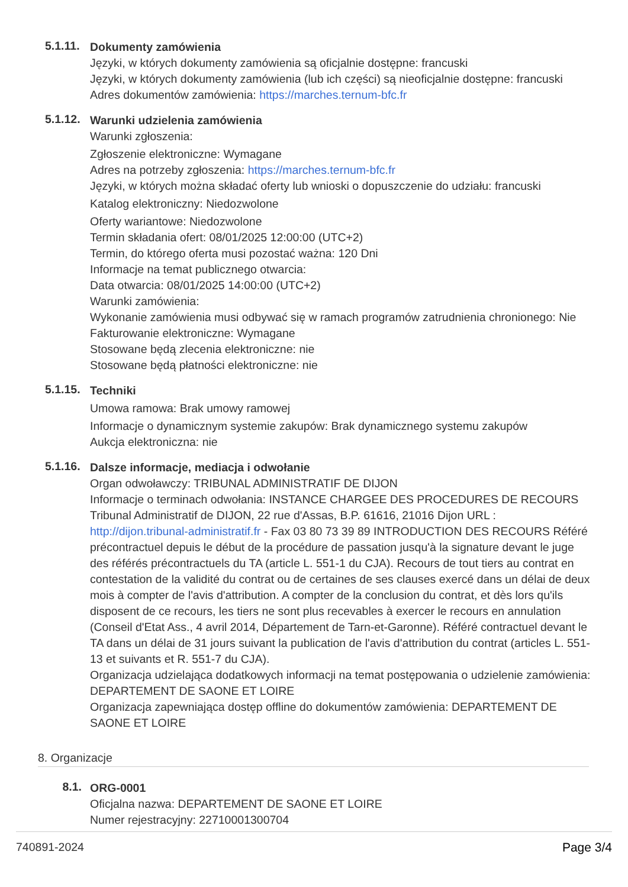5.1.11.
Dokumenty zamówienia
Języki, w których dokumenty zamówienia są oficjalnie dostępne: francuski
Języki, w których dokumenty zamówienia (lub ich części) są nieoficjalnie dostępne: francuski
Adres dokumentów zamówienia: https://marches.ternum-bfc.fr
5.1.12.
Warunki udzielenia zamówienia
Warunki zgłoszenia:
Zgłoszenie elektroniczne: Wymagane
Adres na potrzeby zgłoszenia: https://marches.ternum-bfc.fr
Języki, w których można składać oferty lub wnioski o dopuszczenie do udziału: francuski
Katalog elektroniczny: Niedozwolone
Oferty wariantowe: Niedozwolone
Termin składania ofert: 08/01/2025 12:00:00 (UTC+2)
Termin, do którego oferta musi pozostać ważna: 120 Dni
Informacje na temat publicznego otwarcia:
Data otwarcia: 08/01/2025 14:00:00 (UTC+2)
Warunki zamówienia:
Wykonanie zamówienia musi odbywać się w ramach programów zatrudnienia chronionego: Nie
Fakturowanie elektroniczne: Wymagane
Stosowane będą zlecenia elektroniczne: nie
Stosowane będą płatności elektroniczne: nie
5.1.15.
Techniki
Umowa ramowa: Brak umowy ramowej
Informacje o dynamicznym systemie zakupów: Brak dynamicznego systemu zakupów
Aukcja elektroniczna: nie
5.1.16.
Dalsze informacje, mediacja i odwołanie
Organ odwoławczy: TRIBUNAL ADMINISTRATIF DE DIJON
Informacje o terminach odwołania: INSTANCE CHARGEE DES PROCEDURES DE RECOURS Tribunal Administratif de DIJON, 22 rue d'Assas, B.P. 61616, 21016 Dijon URL : http://dijon.tribunal-administratif.fr - Fax 03 80 73 39 89 INTRODUCTION DES RECOURS Référé précontractuel depuis le début de la procédure de passation jusqu'à la signature devant le juge des référés précontractuels du TA (article L. 551-1 du CJA). Recours de tout tiers au contrat en contestation de la validité du contrat ou de certaines de ses clauses exercé dans un délai de deux mois à compter de l'avis d'attribution. A compter de la conclusion du contrat, et dès lors qu'ils disposent de ce recours, les tiers ne sont plus recevables à exercer le recours en annulation (Conseil d'Etat Ass., 4 avril 2014, Département de Tarn-et-Garonne). Référé contractuel devant le TA dans un délai de 31 jours suivant la publication de l'avis d'attribution du contrat (articles L. 551-13 et suivants et R. 551-7 du CJA).
Organizacja udzielająca dodatkowych informacji na temat postępowania o udzielenie zamówienia: DEPARTEMENT DE SAONE ET LOIRE
Organizacja zapewniająca dostęp offline do dokumentów zamówienia: DEPARTEMENT DE SAONE ET LOIRE
8. Organizacje
8.1.
ORG-0001
Oficjalna nazwa: DEPARTEMENT DE SAONE ET LOIRE
Numer rejestracyjny: 22710001300704
740891-2024 Page 3/4